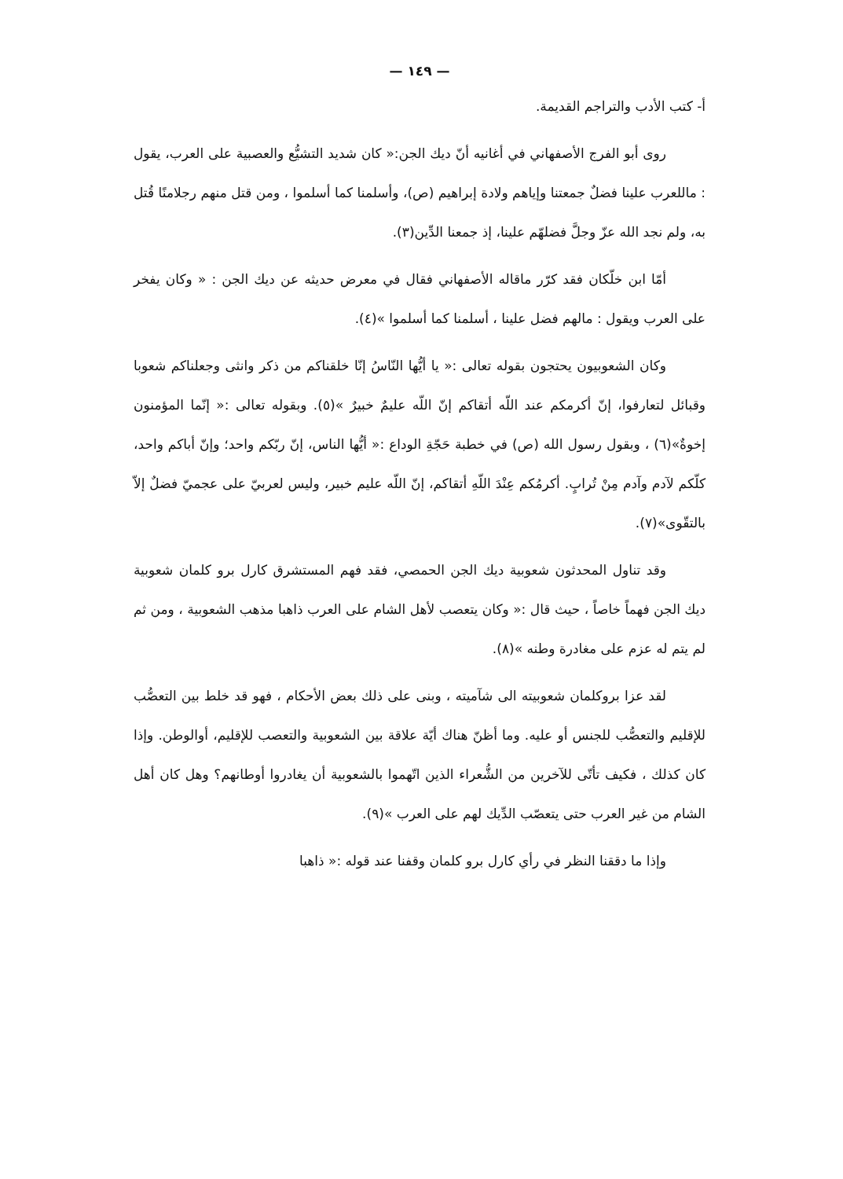— ١٤٩ —
أ- كتب الأدب والتراجم القديمة.
روى أبو الفرج الأصفهاني في أغانيه أنّ ديك الجن:« كان شديد التشيُّع والعصبية على العرب، يقول : ماللعرب علينا فضلٌ جمعتنا وإياهم ولادة إبراهيم (ص)، وأسلمنا كما أسلموا ، ومن قتل منهم رجلامنًا قُتل به، ولم نجد الله عزّ وجلَّ فضلهّم علينا، إذ جمعنا الدِّين(٣).
أمّا ابن خلّكان فقد كرّر ماقاله الأصفهاني فقال في معرض حديثه عن ديك الجن : « وكان يفخر على العرب ويقول : مالهم فضل علينا ، أسلمنا كما أسلموا »(٤).
وكان الشعوبيون يحتجون بقوله تعالى :« يا أيُّها النّاسُ إنّا خلقناكم من ذكر وانثى وجعلناكم شعوبا وقبائل لتعارفوا، إنّ أكرمكم عند اللّه أتقاكم إنّ اللّه عليمٌ خبيرٌ »(٥). وبقوله تعالى :« إنّما المؤمنون إخوةٌ»(٦) ، وبقول رسول الله (ص) في خطبة حَجّةِ الوداع :« أيُّها الناس، إنّ ربّكم واحد؛ وإنّ أباكم واحد، كلّكم لآدم وآدم مِنْ تُرابٍ. أكرمُكم عِنْدَ اللّهِ أتقاكم، إنّ اللّه عليم خبير، وليس لعربيّ على عجميّ فضلٌ إلاّ بالتقّوى»(٧).
وقد تناول المحدثون شعوبية ديك الجن الحمصي، فقد فهم المستشرق كارل برو كلمان شعوبية ديك الجن فهماً خاصاً ، حيث قال :« وكان يتعصب لأهل الشام على العرب ذاهبا مذهب الشعوبية ، ومن ثم لم يتم له عزم على مغادرة وطنه »(٨).
لقد عزا بروكلمان شعوبيته الى شآميته ، وبنى على ذلك بعض الأحكام ، فهو قد خلط بين التعصُّب للإقليم والتعصُّب للجنس أو عليه. وما أظنّ هناك أيّة علاقة بين الشعوبية والتعصب للإقليم، أوالوطن. وإذا كان كذلك ، فكيف تأتّى للآخرين من الشُّعراء الذين اتّهموا بالشعوبية أن يغادروا أوطانهم؟ وهل كان أهل الشام من غير العرب حتى يتعصّب الدِّيك لهم على العرب »(٩).
وإذا ما دققنا النظر في رأي كارل برو كلمان وقفنا عند قوله :« ذاهبا